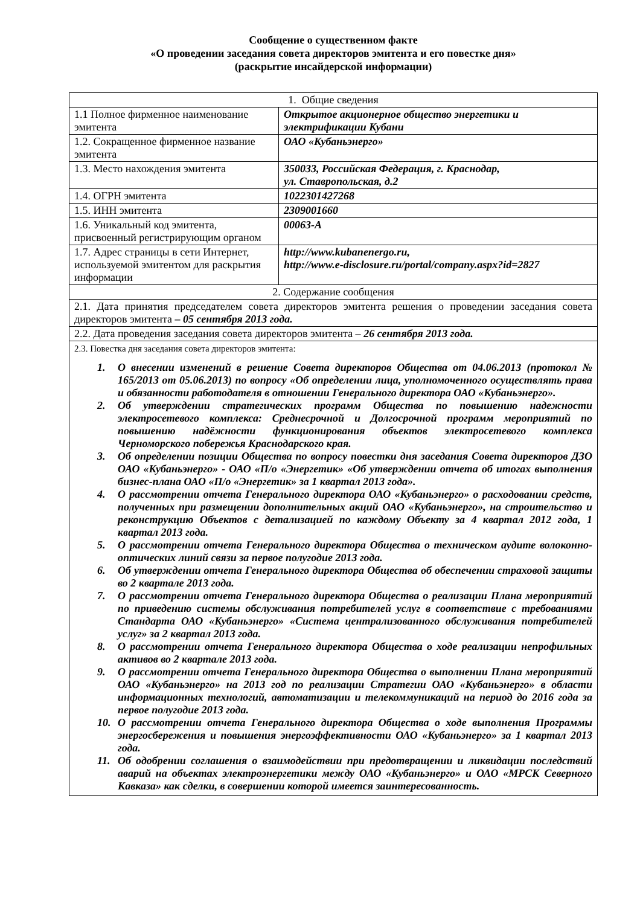Сообщение о существенном факте
«О проведении заседания совета директоров эмитента и его повестке дня»
(раскрытие инсайдерской информации)
| 1. Общие сведения | |
| 1.1 Полное фирменное наименование эмитента | Открытое акционерное общество энергетики и электрификации Кубани |
| 1.2. Сокращенное фирменное название эмитента | ОАО «Кубаньэнерго» |
| 1.3. Место нахождения эмитента | 350033, Российская Федерация, г. Краснодар, ул. Ставропольская, д.2 |
| 1.4. ОГРН эмитента | 1022301427268 |
| 1.5. ИНН эмитента | 2309001660 |
| 1.6. Уникальный код эмитента, присвоенный регистрирующим органом | 00063-A |
| 1.7. Адрес страницы в сети Интернет, используемой эмитентом для раскрытия информации | http://www.kubanenergo.ru, http://www.e-disclosure.ru/portal/company.aspx?id=2827 |
| 2. Содержание сообщения | |
| 2.1. Дата принятия председателем совета директоров эмитента решения о проведении заседания совета директоров эмитента – 05 сентября 2013 года. | |
| 2.2. Дата проведения заседания совета директоров эмитента – 26 сентября 2013 года. | |
| 2.3. Повестка дня заседания совета директоров эмитента: 1. О внесении изменений в решение Совета директоров Общества от 04.06.2013 (протокол № 165/2013 от 05.06.2013) по вопросу «Об определении лица, уполномоченного осуществлять права и обязанности работодателя в отношении Генерального директора ОАО «Кубаньэнерго». 2. Об утверждении стратегических программ Общества по повышению надежности электросетевого комплекса: Среднесрочной и Долгосрочной программ мероприятий по повышению надёжности функционирования объектов электросетевого комплекса Черноморского побережья Краснодарского края. 3. Об определении позиции Общества по вопросу повестки дня заседания Совета директоров ДЗО ОАО «Кубаньэнерго» - ОАО «П/о «Энергетик» «Об утверждении отчета об итогах выполнения бизнес-плана ОАО «П/о «Энергетик» за 1 квартал 2013 года». 4. О рассмотрении отчета Генерального директора ОАО «Кубаньэнерго» о расходовании средств, полученных при размещении дополнительных акций ОАО «Кубаньэнерго», на строительство и реконструкцию Объектов с детализацией по каждому Объекту за 4 квартал 2012 года, 1 квартал 2013 года. 5. О рассмотрении отчета Генерального директора Общества о техническом аудите волоконно-оптических линий связи за первое полугодие 2013 года. 6. Об утверждении отчета Генерального директора Общества об обеспечении страховой защиты во 2 квартале 2013 года. 7. О рассмотрении отчета Генерального директора Общества о реализации Плана мероприятий по приведению системы обслуживания потребителей услуг в соответствие с требованиями Стандарта ОАО «Кубаньэнерго» «Система централизованного обслуживания потребителей услуг» за 2 квартал 2013 года. 8. О рассмотрении отчета Генерального директора Общества о ходе реализации непрофильных активов во 2 квартале 2013 года. 9. О рассмотрении отчета Генерального директора Общества о выполнении Плана мероприятий ОАО «Кубаньэнерго» на 2013 год по реализации Стратегии ОАО «Кубаньэнерго» в области информационных технологий, автоматизации и телекоммуникаций на период до 2016 года за первое полугодие 2013 года. 10. О рассмотрении отчета Генерального директора Общества о ходе выполнения Программы энергосбережения и повышения энергоэффективности ОАО «Кубаньэнерго» за 1 квартал 2013 года. 11. Об одобрении соглашения о взаимодействии при предотвращении и ликвидации последствий аварий на объектах электроэнергетики между ОАО «Кубаньэнерго» и ОАО «МРСК Северного Кавказа» как сделки, в совершении которой имеется заинтересованность. | |